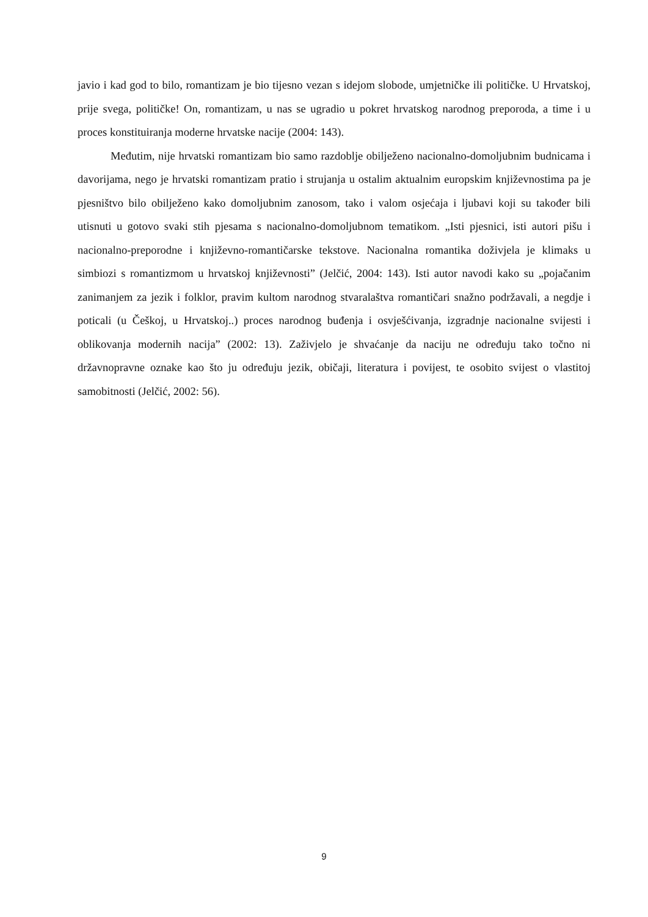javio i kad god to bilo, romantizam je bio tijesno vezan s idejom slobode, umjetničke ili političke. U Hrvatskoj, prije svega, političke! On, romantizam, u nas se ugradio u pokret hrvatskog narodnog preporoda, a time i u proces konstituiranja moderne hrvatske nacije (2004: 143).
Međutim, nije hrvatski romantizam bio samo razdoblje obilježeno nacionalno-domoljubnim budnicama i davorijama, nego je hrvatski romantizam pratio i strujanja u ostalim aktualnim europskim književnostima pa je pjesništvo bilo obilježeno kako domoljubnim zanosom, tako i valom osjećaja i ljubavi koji su također bili utisnuti u gotovo svaki stih pjesama s nacionalno-domoljubnom tematikom. „Isti pjesnici, isti autori pišu i nacionalno-preporodne i književno-romantičarske tekstove. Nacionalna romantika doživjela je klimaks u simbiozi s romantizmom u hrvatskoj književnosti” (Jelčić, 2004: 143). Isti autor navodi kako su „pojačanim zanimanjem za jezik i folklor, pravim kultom narodnog stvaralaštva romantičari snažno podržavali, a negdje i poticali (u Češkoj, u Hrvatskoj..) proces narodnog buđenja i osvješćivanja, izgradnje nacionalne svijesti i oblikovanja modernih nacija” (2002: 13). Zaživjelo je shvaćanje da naciju ne određuju tako točno ni državnopravne oznake kao što ju određuju jezik, običaji, literatura i povijest, te osobito svijest o vlastitoj samobitnosti (Jelčić, 2002: 56).
9